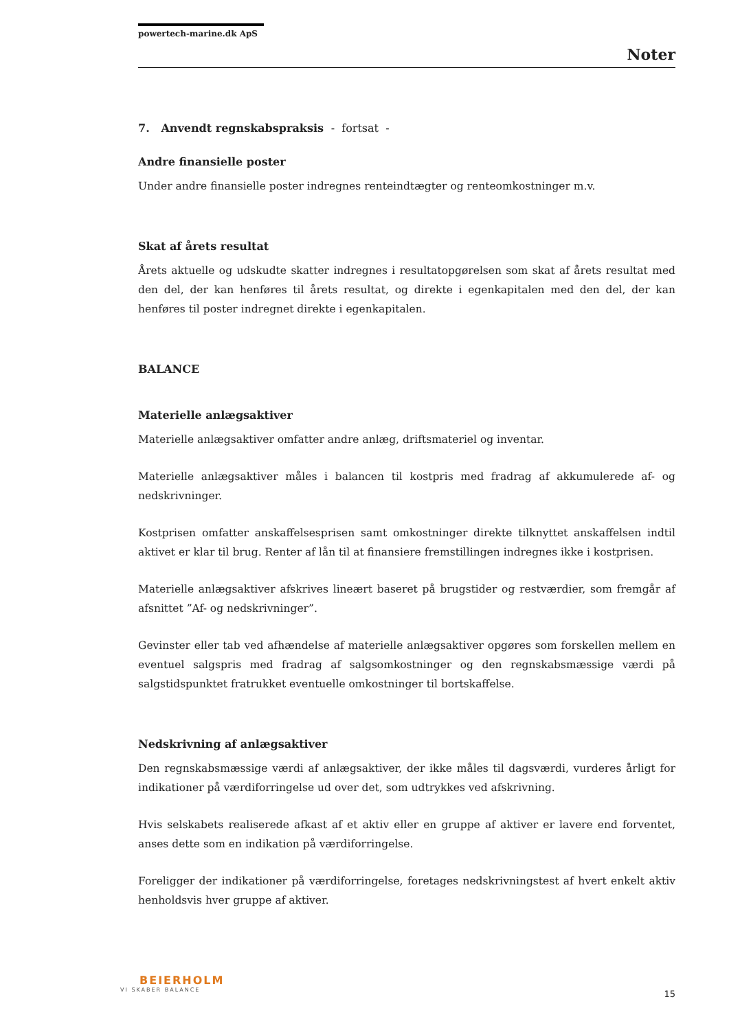powertech-marine.dk ApS
Noter
7. Anvendt regnskabspraksis - fortsat -
Andre finansielle poster
Under andre finansielle poster indregnes renteindtægter og renteomkostninger m.v.
Skat af årets resultat
Årets aktuelle og udskudte skatter indregnes i resultatopgørelsen som skat af årets resultat med den del, der kan henføres til årets resultat, og direkte i egenkapitalen med den del, der kan henføres til poster indregnet direkte i egenkapitalen.
BALANCE
Materielle anlægsaktiver
Materielle anlægsaktiver omfatter andre anlæg, driftsmateriel og inventar.
Materielle anlægsaktiver måles i balancen til kostpris med fradrag af akkumulerede af- og nedskrivninger.
Kostprisen omfatter anskaffelsesprisen samt omkostninger direkte tilknyttet anskaffelsen indtil aktivet er klar til brug. Renter af lån til at finansiere fremstillingen indregnes ikke i kostprisen.
Materielle anlægsaktiver afskrives lineært baseret på brugstider og restværdier, som fremgår af afsnittet ”Af- og nedskrivninger”.
Gevinster eller tab ved afhændelse af materielle anlægsaktiver opgøres som forskellen mellem en eventuel salgspris med fradrag af salgsomkostninger og den regnskabsmæssige værdi på salgstidspunktet fratrukket eventuelle omkostninger til bortskaffelse.
Nedskrivning af anlægsaktiver
Den regnskabsmæssige værdi af anlægsaktiver, der ikke måles til dagsværdi, vurderes årligt for indikationer på værdiforringelse ud over det, som udtrykkes ved afskrivning.
Hvis selskabets realiserede afkast af et aktiv eller en gruppe af aktiver er lavere end forventet, anses dette som en indikation på værdiforringelse.
Foreligger der indikationer på værdiforringelse, foretages nedskrivningstest af hvert enkelt aktiv henholdsvis hver gruppe af aktiver.
BEIERHOLM
VI SKABER BALANCE
15